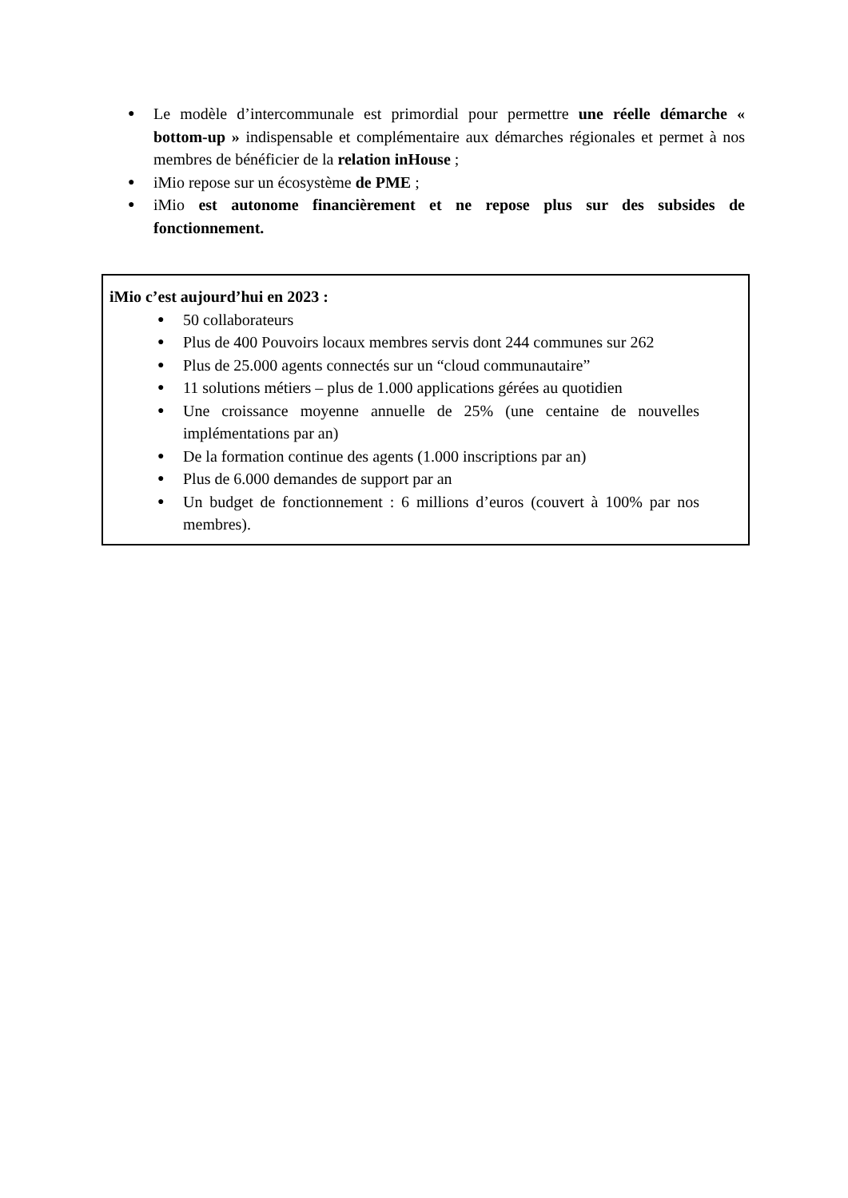● Le modèle d’intercommunale est primordial pour permettre une réelle démarche « bottom-up » indispensable et complémentaire aux démarches régionales et permet à nos membres de bénéficier de la relation inHouse ;
● iMio repose sur un écosystème de PME ;
● iMio est autonome financièrement et ne repose plus sur des subsides de fonctionnement.
iMio c’est aujourd’hui en 2023 :
● 50 collaborateurs
● Plus de 400 Pouvoirs locaux membres servis dont 244 communes sur 262
● Plus de 25.000 agents connectés sur un “cloud communautaire”
● 11 solutions métiers – plus de 1.000 applications gérées au quotidien
● Une croissance moyenne annuelle de 25% (une centaine de nouvelles implémentations par an)
● De la formation continue des agents (1.000 inscriptions par an)
● Plus de 6.000 demandes de support par an
● Un budget de fonctionnement : 6 millions d’euros (couvert à 100% par nos membres).